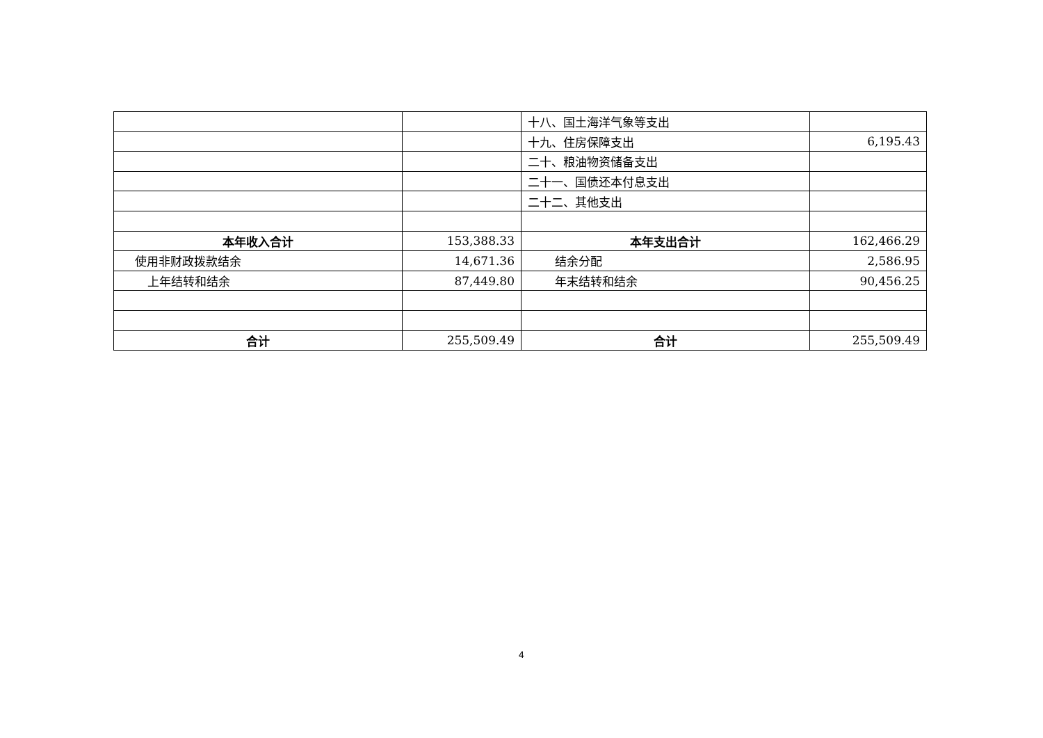| | | 十八、国土海洋气象等支出 | |
| | | 十九、住房保障支出 | 6,195.43 |
| | | 二十、粮油物资储备支出 | |
| | | 二十一、国债还本付息支出 | |
| | | 二十二、其他支出 | |
| 本年收入合计 | 153,388.33 | 本年支出合计 | 162,466.29 |
| 使用非财政拨款结余 | 14,671.36 | 结余分配 | 2,586.95 |
| 上年结转和结余 | 87,449.80 | 年末结转和结余 | 90,456.25 |
| 合计 | 255,509.49 | 合计 | 255,509.49 |
4